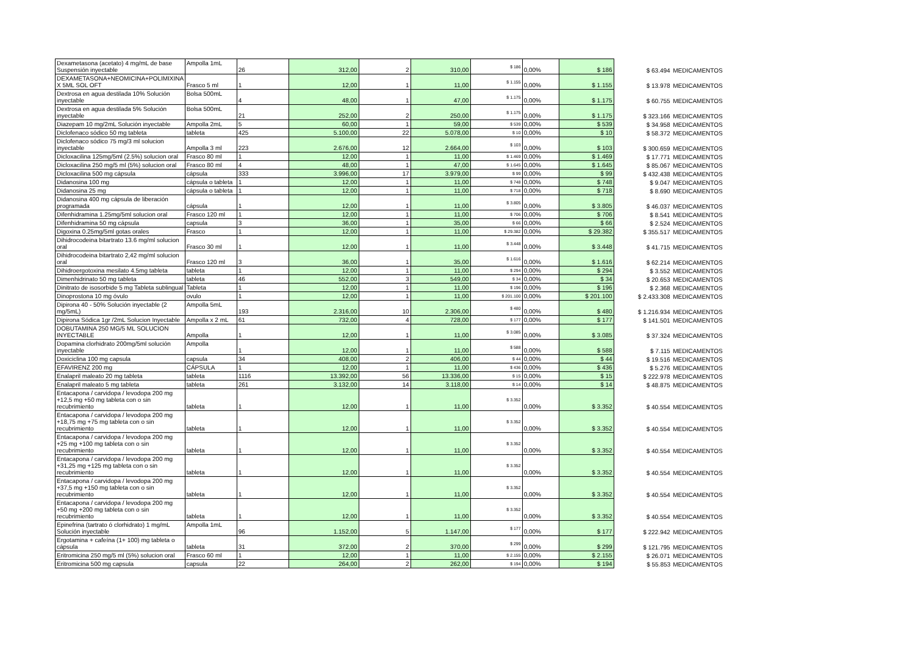| Dexametasona (acetato) 4 mg/mL de base Suspensión inyectable | Ampolla 1mL | 26 | 312,00 | 2 | 310,00 | $ 186 | 0,00% | $ 186 | $ 63.494 | MEDICAMENTOS |
| DEXAMETASONA+NEOMICINA+POLIMIXINA X 5ML SOL OFT | Frasco 5 ml | 1 | 12,00 | 1 | 11,00 | $ 1.155 | 0,00% | $ 1.155 | $ 13.978 | MEDICAMENTOS |
| Dextrosa en agua destilada 10% Solución inyectable | Bolsa 500mL | 4 | 48,00 | 1 | 47,00 | $ 1.175 | 0,00% | $ 1.175 | $ 60.755 | MEDICAMENTOS |
| Dextrosa en agua destilada 5% Solución inyectable | Bolsa 500mL | 21 | 252,00 | 2 | 250,00 | $ 1.175 | 0,00% | $ 1.175 | $ 323.166 | MEDICAMENTOS |
| Diazepam 10 mg/2mL Solución inyectable | Ampolla 2mL | 5 | 60,00 | 1 | 59,00 | $ 539 | 0,00% | $ 539 | $ 34.958 | MEDICAMENTOS |
| Diclofenaco sódico 50 mg tableta | tableta | 425 | 5.100,00 | 22 | 5.078,00 | $ 10 | 0,00% | $ 10 | $ 58.372 | MEDICAMENTOS |
| Diclofenaco sódico 75 mg/3 ml solucion inyectable | Ampolla 3 ml | 223 | 2.676,00 | 12 | 2.664,00 | $ 103 | 0,00% | $ 103 | $ 300.659 | MEDICAMENTOS |
| Dicloxacilina 125mg/5ml (2.5%) solucion oral | Frasco 80 ml | 1 | 12,00 | 1 | 11,00 | $ 1.469 | 0,00% | $ 1.469 | $ 17.771 | MEDICAMENTOS |
| Dicloxacilina 250 mg/5 ml (5%) solucion oral | Frasco 80 ml | 4 | 48,00 | 1 | 47,00 | $ 1.645 | 0,00% | $ 1.645 | $ 85.067 | MEDICAMENTOS |
| Dicloxacilina 500 mg cápsula | cápsula | 333 | 3.996,00 | 17 | 3.979,00 | $ 99 | 0,00% | $ 99 | $ 432.438 | MEDICAMENTOS |
| Didanosina 100 mg | cápsula o tableta | 1 | 12,00 | 1 | 11,00 | $ 748 | 0,00% | $ 748 | $ 9.047 | MEDICAMENTOS |
| Didanosina 25 mg | cápsula o tableta | 1 | 12,00 | 1 | 11,00 | $ 718 | 0,00% | $ 718 | $ 8.690 | MEDICAMENTOS |
| Didanosina 400 mg cápsula de liberación programada | cápsula | 1 | 12,00 | 1 | 11,00 | $ 3.805 | 0,00% | $ 3.805 | $ 46.037 | MEDICAMENTOS |
| Difenhidramina 1.25mg/5ml solucion oral | Frasco 120 ml | 1 | 12,00 | 1 | 11,00 | $ 706 | 0,00% | $ 706 | $ 8.541 | MEDICAMENTOS |
| Difenhidramina 50 mg cápsula | capsula | 3 | 36,00 | 1 | 35,00 | $ 66 | 0,00% | $ 66 | $ 2.524 | MEDICAMENTOS |
| Digoxina 0.25mg/5ml gotas orales | Frasco | 1 | 12,00 | 1 | 11,00 | $ 29.382 | 0,00% | $ 29.382 | $ 355.517 | MEDICAMENTOS |
| Dihidrocodeina bitartrato 13.6 mg/ml solucion oral | Frasco 30 ml | 1 | 12,00 | 1 | 11,00 | $ 3.448 | 0,00% | $ 3.448 | $ 41.715 | MEDICAMENTOS |
| Dihidrocodeina bitartrato 2,42 mg/ml solucion oral | Frasco 120 ml | 3 | 36,00 | 1 | 35,00 | $ 1.616 | 0,00% | $ 1.616 | $ 62.214 | MEDICAMENTOS |
| Dihidroergotoxina mesilato 4.5mg tableta | tableta | 1 | 12,00 | 1 | 11,00 | $ 294 | 0,00% | $ 294 | $ 3.552 | MEDICAMENTOS |
| Dimenhidrinato 50 mg tableta | tableta | 46 | 552,00 | 3 | 549,00 | $ 34 | 0,00% | $ 34 | $ 20.653 | MEDICAMENTOS |
| Dinitrato de isosorbide 5 mg Tableta sublingual | Tableta | 1 | 12,00 | 1 | 11,00 | $ 196 | 0,00% | $ 196 | $ 2.368 | MEDICAMENTOS |
| Dinoprostona 10 mg óvulo | ovulo | 1 | 12,00 | 1 | 11,00 | $ 201.100 | 0,00% | $ 201.100 | $ 2.433.308 | MEDICAMENTOS |
| Dipirona 40 - 50% Solución inyectable (2 mg/5mL) | Ampolla 5mL | 193 | 2.316,00 | 10 | 2.306,00 | $ 480 | 0,00% | $ 480 | $ 1.216.934 | MEDICAMENTOS |
| Dipirona Sódica 1gr /2mL Solucion Inyectable | Ampolla x 2 mL | 61 | 732,00 | 4 | 728,00 | $ 177 | 0,00% | $ 177 | $ 141.501 | MEDICAMENTOS |
| DOBUTAMINA 250 MG/5 ML SOLUCION INYECTABLE | Ampolla | 1 | 12,00 | 1 | 11,00 | $ 3.085 | 0,00% | $ 3.085 | $ 37.324 | MEDICAMENTOS |
| Dopamina clorhidrato 200mg/5ml solución inyectable | Ampolla | 1 | 12,00 | 1 | 11,00 | $ 588 | 0,00% | $ 588 | $ 7.115 | MEDICAMENTOS |
| Doxiciclina 100 mg capsula | capsula | 34 | 408,00 | 2 | 406,00 | $ 44 | 0,00% | $ 44 | $ 19.516 | MEDICAMENTOS |
| EFAVIRENZ 200 mg | CÁPSULA | 1 | 12,00 | 1 | 11,00 | $ 436 | 0,00% | $ 436 | $ 5.276 | MEDICAMENTOS |
| Enalapril maleato 20 mg tableta | tableta | 1116 | 13.392,00 | 56 | 13.336,00 | $ 15 | 0,00% | $ 15 | $ 222.978 | MEDICAMENTOS |
| Enalapril maleato 5 mg tableta | tableta | 261 | 3.132,00 | 14 | 3.118,00 | $ 14 | 0,00% | $ 14 | $ 48.875 | MEDICAMENTOS |
| Entacapona / carvidopa / levodopa 200 mg +12,5 mg +50 mg tableta con o sin recubrimiento | tableta | 1 | 12,00 | 1 | 11,00 | $ 3.352 | 0,00% | $ 3.352 | $ 40.554 | MEDICAMENTOS |
| Entacapona / carvidopa / levodopa 200 mg +18,75 mg +75 mg tableta con o sin recubrimiento | tableta | 1 | 12,00 | 1 | 11,00 | $ 3.352 | 0,00% | $ 3.352 | $ 40.554 | MEDICAMENTOS |
| Entacapona / carvidopa / levodopa 200 mg +25 mg +100 mg tableta con o sin recubrimiento | tableta | 1 | 12,00 | 1 | 11,00 | $ 3.352 | 0,00% | $ 3.352 | $ 40.554 | MEDICAMENTOS |
| Entacapona / carvidopa / levodopa 200 mg +31,25 mg +125 mg tableta con o sin recubrimiento | tableta | 1 | 12,00 | 1 | 11,00 | $ 3.352 | 0,00% | $ 3.352 | $ 40.554 | MEDICAMENTOS |
| Entacapona / carvidopa / levodopa 200 mg +37,5 mg +150 mg tableta con o sin recubrimiento | tableta | 1 | 12,00 | 1 | 11,00 | $ 3.352 | 0,00% | $ 3.352 | $ 40.554 | MEDICAMENTOS |
| Entacapona / carvidopa / levodopa 200 mg +50 mg +200 mg tableta con o sin recubrimiento | tableta | 1 | 12,00 | 1 | 11,00 | $ 3.352 | 0,00% | $ 3.352 | $ 40.554 | MEDICAMENTOS |
| Epinefrina (tartrato ó clorhidrato) 1 mg/mL Solución inyectable | Ampolla 1mL | 96 | 1.152,00 | 5 | 1.147,00 | $ 177 | 0,00% | $ 177 | $ 222.942 | MEDICAMENTOS |
| Ergotamina + cafeína (1+ 100) mg tableta o cápsula | tableta | 31 | 372,00 | 2 | 370,00 | $ 299 | 0,00% | $ 299 | $ 121.795 | MEDICAMENTOS |
| Eritromicina 250 mg/5 ml (5%) solucion oral | Frasco 60 ml | 1 | 12,00 | 1 | 11,00 | $ 2.155 | 0,00% | $ 2.155 | $ 26.071 | MEDICAMENTOS |
| Eritromicina 500 mg capsula | capsula | 22 | 264,00 | 2 | 262,00 | $ 194 | 0,00% | $ 194 | $ 55.853 | MEDICAMENTOS |